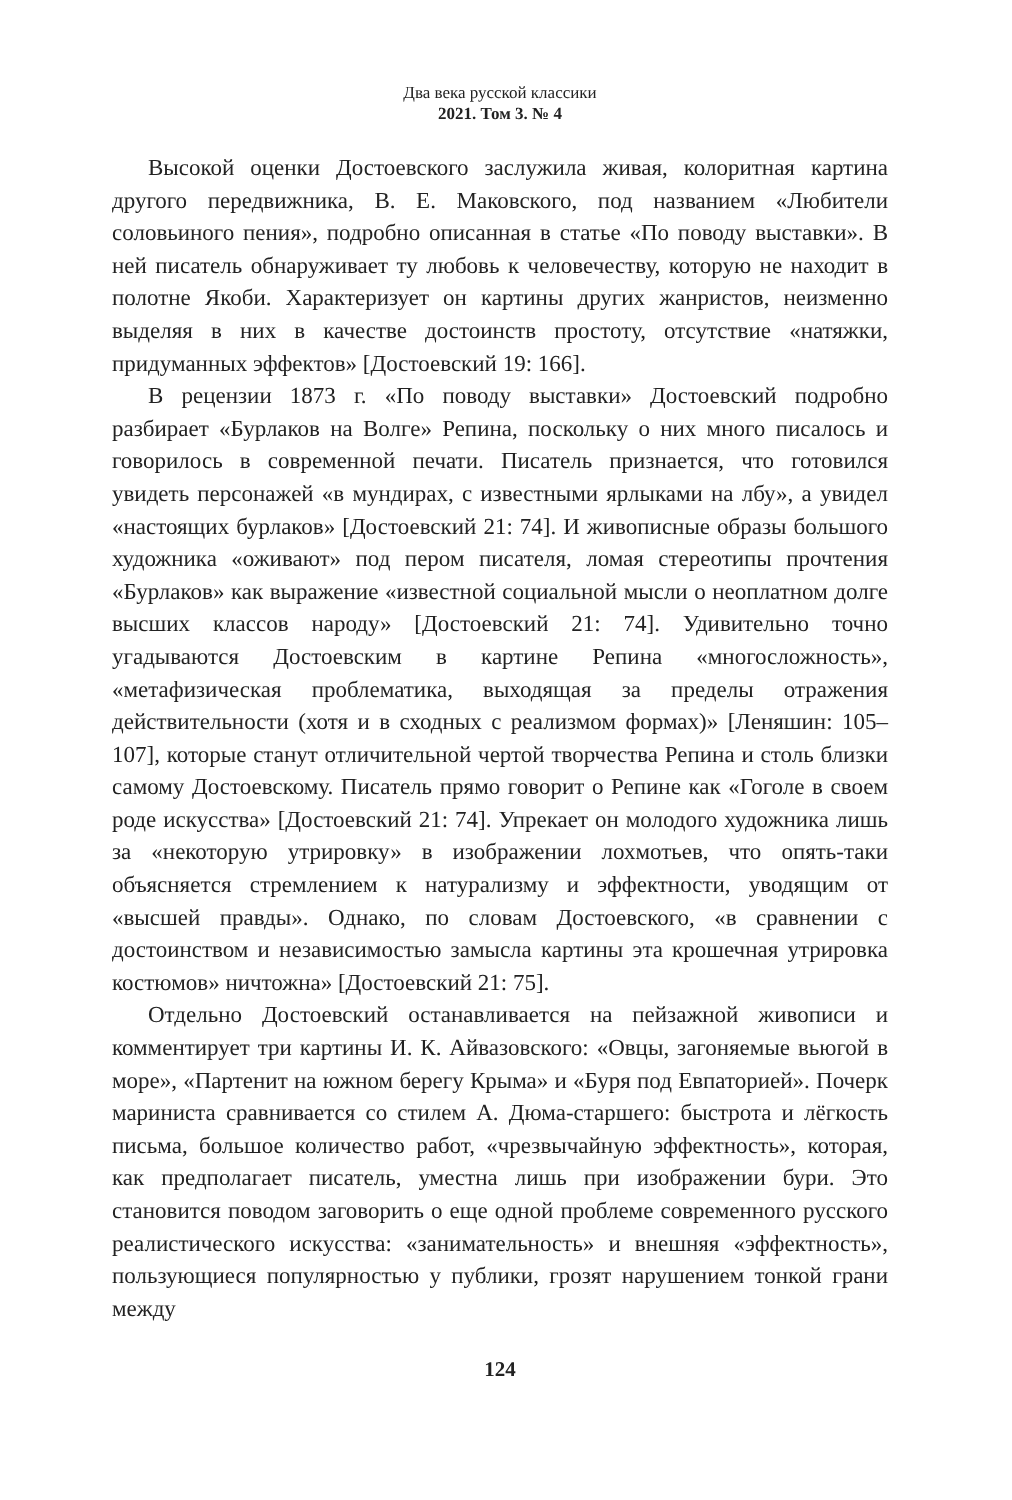Два века русской классики
2021. Том 3. № 4
Высокой оценки Достоевского заслужила живая, колоритная картина другого передвижника, В. Е. Маковского, под названием «Любители соловьиного пения», подробно описанная в статье «По поводу выставки». В ней писатель обнаруживает ту любовь к человечеству, которую не находит в полотне Якоби. Характеризует он картины других жанристов, неизменно выделяя в них в качестве достоинств простоту, отсутствие «натяжки, придуманных эффектов» [Достоевский 19: 166].
В рецензии 1873 г. «По поводу выставки» Достоевский подробно разбирает «Бурлаков на Волге» Репина, поскольку о них много писалось и говорилось в современной печати. Писатель признается, что готовился увидеть персонажей «в мундирах, с известными ярлыками на лбу», а увидел «настоящих бурлаков» [Достоевский 21: 74]. И живописные образы большого художника «оживают» под пером писателя, ломая стереотипы прочтения «Бурлаков» как выражение «известной социальной мысли о неоплатном долге высших классов народу» [Достоевский 21: 74]. Удивительно точно угадываются Достоевским в картине Репина «многосложность», «метафизическая проблематика, выходящая за пределы отражения действительности (хотя и в сходных с реализмом формах)» [Леняшин: 105–107], которые станут отличительной чертой творчества Репина и столь близки самому Достоевскому. Писатель прямо говорит о Репине как «Гоголе в своем роде искусства» [Достоевский 21: 74]. Упрекает он молодого художника лишь за «некоторую утрировку» в изображении лохмотьев, что опять-таки объясняется стремлением к натурализму и эффектности, уводящим от «высшей правды». Однако, по словам Достоевского, «в сравнении с достоинством и независимостью замысла картины эта крошечная утрировка костюмов» ничтожна» [Достоевский 21: 75].
Отдельно Достоевский останавливается на пейзажной живописи и комментирует три картины И. К. Айвазовского: «Овцы, загоняемые вьюгой в море», «Партенит на южном берегу Крыма» и «Буря под Евпаторией». Почерк мариниста сравнивается со стилем А. Дюма-старшего: быстрота и лёгкость письма, большое количество работ, «чрезвычайную эффектность», которая, как предполагает писатель, уместна лишь при изображении бури. Это становится поводом заговорить о еще одной проблеме современного русского реалистического искусства: «занимательность» и внешняя «эффектность», пользующиеся популярностью у публики, грозят нарушением тонкой грани между
124